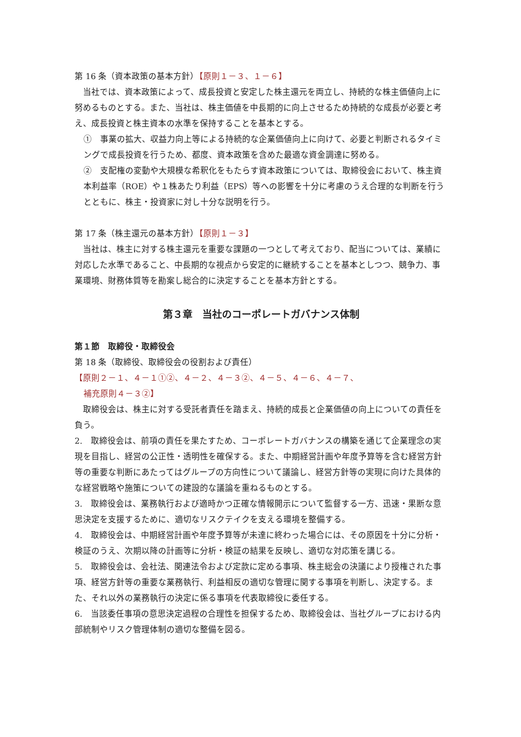第 16 条（資本政策の基本方針）【原則１－３、１－６】
当社では、資本政策によって、成長投資と安定した株主還元を両立し、持続的な株主価値向上に努めるものとする。また、当社は、株主価値を中長期的に向上させるため持続的な成長が必要と考え、成長投資と株主資本の水準を保持することを基本とする。
①　事業の拡大、収益力向上等による持続的な企業価値向上に向けて、必要と判断されるタイミングで成長投資を行うため、都度、資本政策を含めた最適な資金調達に努める。
②　支配権の変動や大規模な希釈化をもたらす資本政策については、取締役会において、株主資本利益率（ROE）や１株あたり利益（EPS）等への影響を十分に考慮のうえ合理的な判断を行うとともに、株主・投資家に対し十分な説明を行う。
第 17 条（株主還元の基本方針）【原則１－３】
当社は、株主に対する株主還元を重要な課題の一つとして考えており、配当については、業績に対応した水準であること、中長期的な視点から安定的に継続することを基本としつつ、競争力、事業環境、財務体質等を勘案し総合的に決定することを基本方針とする。
第３章　当社のコーポレートガバナンス体制
第１節　取締役・取締役会
第 18 条（取締役、取締役会の役割および責任）
【原則２－１、４－１①②、４－２、４－３②、４－５、４－６、４－７、
補充原則４－３②】
取締役会は、株主に対する受託者責任を踏まえ、持続的成長と企業価値の向上についての責任を負う。
2.　取締役会は、前項の責任を果たすため、コーポレートガバナンスの構築を通じて企業理念の実現を目指し、経営の公正性・透明性を確保する。また、中期経営計画や年度予算等を含む経営方針等の重要な判断にあたってはグループの方向性について議論し、経営方針等の実現に向けた具体的な経営戦略や施策についての建設的な議論を重ねるものとする。
3.　取締役会は、業務執行および適時かつ正確な情報開示について監督する一方、迅速・果断な意思決定を支援するために、適切なリスクテイクを支える環境を整備する。
4.　取締役会は、中期経営計画や年度予算等が未達に終わった場合には、その原因を十分に分析・検証のうえ、次期以降の計画等に分析・検証の結果を反映し、適切な対応策を講じる。
5.　取締役会は、会社法、関連法令および定款に定める事項、株主総会の決議により授権された事項、経営方針等の重要な業務執行、利益相反の適切な管理に関する事項を判断し、決定する。また、それ以外の業務執行の決定に係る事項を代表取締役に委任する。
6.　当該委任事項の意思決定過程の合理性を担保するため、取締役会は、当社グループにおける内部統制やリスク管理体制の適切な整備を図る。